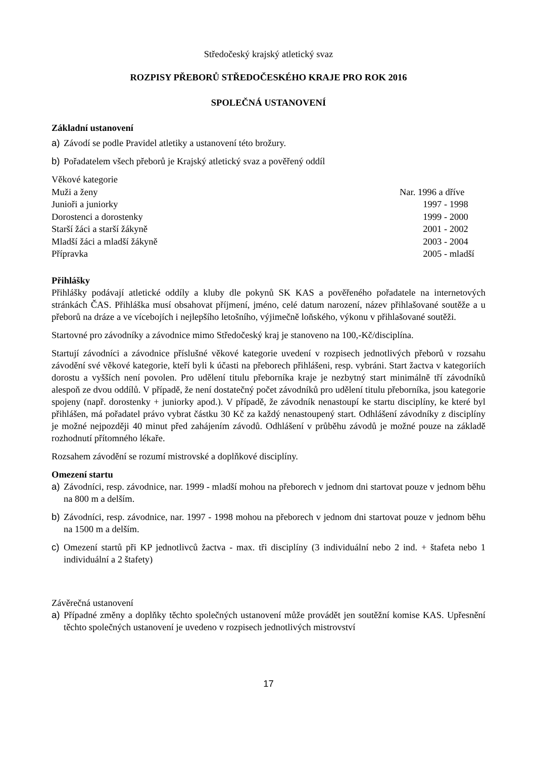Středočeský krajský atletický svaz
ROZPISY PŘEBORŮ STŘEDOČESKÉHO KRAJE PRO ROK 2016
SPOLEČNÁ USTANOVENÍ
Základní ustanovení
a) Závodí se podle Pravidel atletiky a ustanovení této brožury.
b) Pořadatelem všech přeborů je Krajský atletický svaz a pověřený oddíl
| Věkové kategorie | |
| Muži a ženy | Nar. 1996 a dříve |
| Junioři a juniorky | 1997 - 1998 |
| Dorostenci a dorostenky | 1999 - 2000 |
| Starší žáci a starší žákyně | 2001 - 2002 |
| Mladší žáci a mladší žákyně | 2003 - 2004 |
| Přípravka | 2005 - mladší |
Přihlášky
Přihlášky podávají atletické oddíly a kluby dle pokynů SK KAS a pověřeného pořadatele na internetových stránkách ČAS. Přihláška musí obsahovat příjmení, jméno, celé datum narození, název přihlašované soutěže a u přeborů na dráze a ve vícebojích i nejlepšího letošního, výjimečně loňského, výkonu v přihlašované soutěži.
Startovné pro závodníky a závodnice mimo Středočeský kraj je stanoveno na 100,-Kč/disciplína.
Startují závodníci a závodnice příslušné věkové kategorie uvedení v rozpisech jednotlivých přeborů v rozsahu závodění své věkové kategorie, kteří byli k účasti na přeborech přihlášeni, resp. vybráni. Start žactva v kategoriích dorostu a vyšších není povolen. Pro udělení titulu přeborníka kraje je nezbytný start minimálně tří závodníků alespoň ze dvou oddílů. V případě, že není dostatečný počet závodníků pro udělení titulu přeborníka, jsou kategorie spojeny (např. dorostenky + juniorky apod.). V případě, že závodník nenastoupí ke startu disciplíny, ke které byl přihlášen, má pořadatel právo vybrat částku 30 Kč za každý nenastoupený start. Odhlášení závodníky z disciplíny je možné nejpozději 40 minut před zahájením závodů. Odhlášení v průběhu závodů je možné pouze na základě rozhodnutí přítomného lékaře.
Rozsahem závodění se rozumí mistrovské a doplňkové disciplíny.
Omezení startu
a) Závodníci, resp. závodnice, nar. 1999 - mladší mohou na přeborech v jednom dni startovat pouze v jednom běhu na 800 m a delším.
b) Závodníci, resp. závodnice, nar. 1997 - 1998 mohou na přeborech v jednom dni startovat pouze v jednom běhu na 1500 m a delším.
c) Omezení startů při KP jednotlivců žactva - max. tři disciplíny (3 individuální nebo 2 ind. + štafeta nebo 1 individuální a 2 štafety)
Závěrečná ustanovení
a) Případné změny a doplňky těchto společných ustanovení může provádět jen soutěžní komise KAS. Upřesnění těchto společných ustanovení je uvedeno v rozpisech jednotlivých mistrovství
17